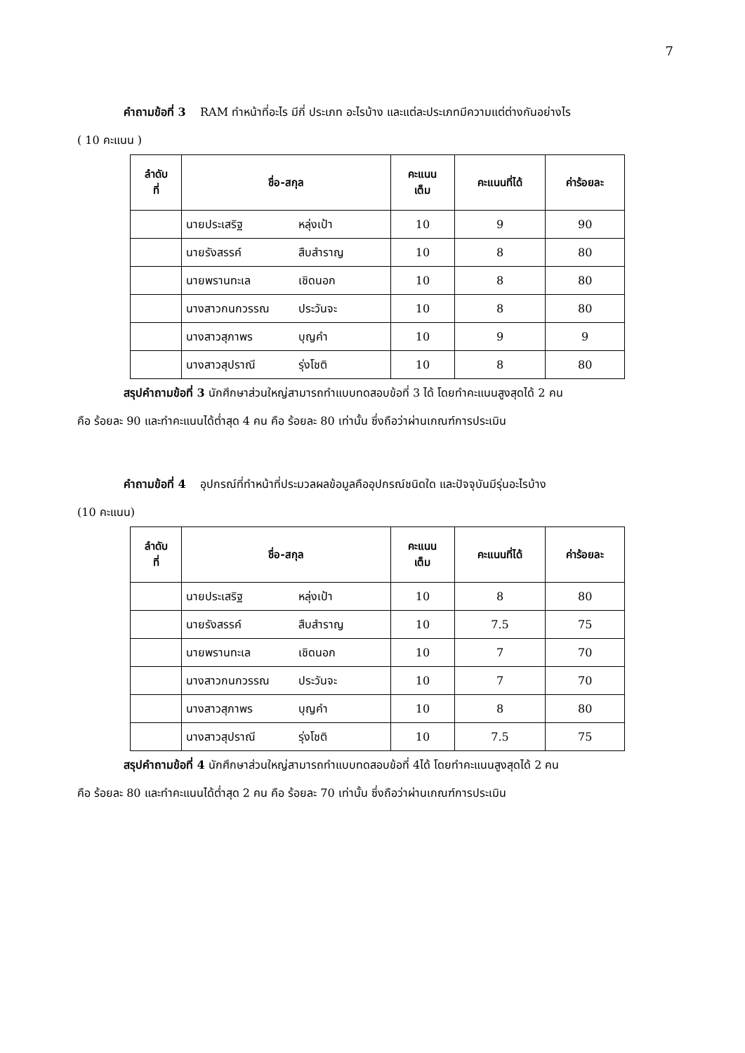7
คำถามข้อที่ 3 RAM ทำหน้าที่อะไร มีกี่ ประเภท อะไรบ้าง และแต่ละประเภทมีความแต่ต่างกันอย่างไร
( 10 คะแนน )
| ลำดับ ที่ | ชื่อ-สกุล | คะแนน เต็ม | คะแนนที่ได้ | ค่าร้อยละ |
| --- | --- | --- | --- | --- |
| | นายประเสริฐ หลุ่งเป้า | 10 | 9 | 90 |
| | นายรังสรรค์ สืบสำราญ | 10 | 8 | 80 |
| | นายพรานทะเล เชิดนอก | 10 | 8 | 80 |
| | นางสาวกนกวรรณ ประวันจะ | 10 | 8 | 80 |
| | นางสาวสุภาพร บุญคำ | 10 | 9 | 9 |
| | นางสาวสุปราณี รุ่งโชติ | 10 | 8 | 80 |
สรุปคำถามข้อที่ 3 นักศึกษาส่วนใหญ่สามารถทำแบบทดสอบข้อที่ 3 ได้ โดยทำคะแนนสูงสุดได้ 2 คน
คือ ร้อยละ 90 และทำคะแนนได้ต่ำสุด 4 คน คือ ร้อยละ 80 เท่านั้น ซึ่งถือว่าผ่านเกณฑ์การประเมิน
คำถามข้อที่ 4 อุปกรณ์ที่ทำหน้าที่ประมวลผลข้อมูลคืออุปกรณ์ชนิดใด และปัจจุบันมีรุ่นอะไรบ้าง
(10 คะแนน)
| ลำดับ ที่ | ชื่อ-สกุล | คะแนน เต็ม | คะแนนที่ได้ | ค่าร้อยละ |
| --- | --- | --- | --- | --- |
| | นายประเสริฐ หลุ่งเป้า | 10 | 8 | 80 |
| | นายรังสรรค์ สืบสำราญ | 10 | 7.5 | 75 |
| | นายพรานทะเล เชิดนอก | 10 | 7 | 70 |
| | นางสาวกนกวรรณ ประวันจะ | 10 | 7 | 70 |
| | นางสาวสุภาพร บุญคำ | 10 | 8 | 80 |
| | นางสาวสุปราณี รุ่งโชติ | 10 | 7.5 | 75 |
สรุปคำถามข้อที่ 4 นักศึกษาส่วนใหญ่สามารถทำแบบทดสอบข้อที่ 4ได้ โดยทำคะแนนสูงสุดได้ 2 คน
คือ ร้อยละ 80 และทำคะแนนได้ต่ำสุด 2 คน คือ ร้อยละ 70 เท่านั้น ซึ่งถือว่าผ่านเกณฑ์การประเมิน